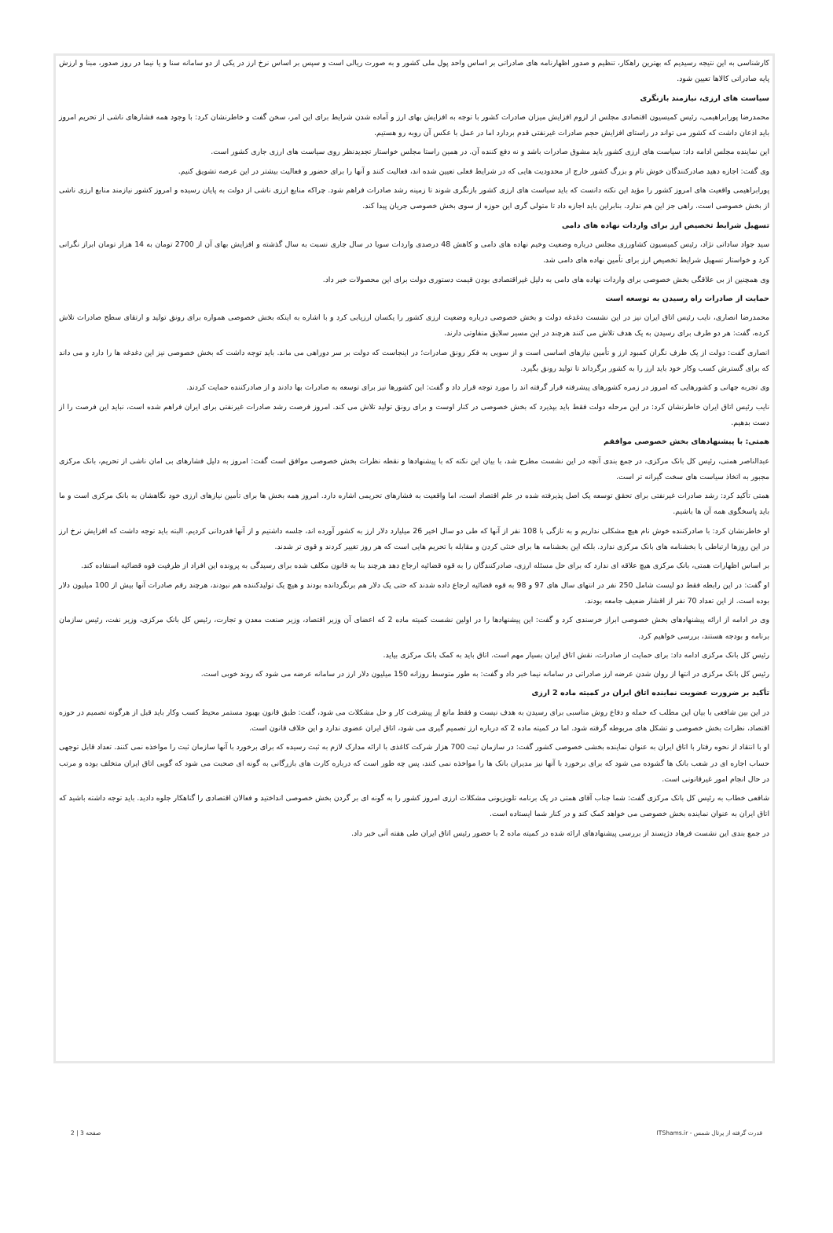کارشناسی به این نتیجه رسیدیم که بهترین راهکار، تنظیم و صدور اظهارنامه های صادراتی بر اساس واحد پول ملی کشور و به صورت ریالی است و سپس بر اساس نرخ ارز در یکی از دو سامانه سنا و یا نیما در روز صدور، مبنا و ارزش پایه صادراتی کالاها تعیین شود.
سیاست های ارزی، نیازمند بازنگری
محمدرضا پورابراهیمی، رئیس کمیسیون اقتصادی مجلس از لزوم افزایش میزان صادرات کشور با توجه به افزایش بهای ارز و آماده شدن شرایط برای این امر، سخن گفت و خاطرنشان کرد: با وجود همه فشارهای ناشی از تحریم امروز باید اذعان داشت که کشور می تواند در راستای افزایش حجم صادرات غیرنفتی قدم بردارد اما در عمل با عکس آن روبه رو هستیم.
این نماینده مجلس ادامه داد: سیاست های ارزی کشور باید مشوق صادرات باشد و نه دفع کننده آن. در همین راستا مجلس خواستار تجدیدنظر روی سیاست های ارزی جاری کشور است.
وی گفت: اجازه دهید صادرکنندگان خوش نام و بزرگ کشور خارج از محدودیت هایی که در شرایط فعلی تعیین شده اند، فعالیت کنند و آنها را برای حضور و فعالیت بیشتر در این عرصه تشویق کنیم.
پورابراهیمی واقعیت های امروز کشور را مؤید این نکته دانست که باید سیاست های ارزی کشور بازنگری شوند تا زمینه رشد صادرات فراهم شود. چراکه منابع ارزی ناشی از دولت به پایان رسیده و امروز کشور نیازمند منابع ارزی ناشی از بخش خصوصی است. راهی جز این هم ندارد. بنابراین باید اجازه داد تا متولی گری این حوزه از سوی بخش خصوصی جریان پیدا کند.
تسهیل شرایط تخصیص ارز برای واردات نهاده های دامی
سید جواد ساداتی نژاد، رئیس کمیسیون کشاورزی مجلس درباره وضعیت وخیم نهاده های دامی و کاهش 48 درصدی واردات سویا در سال جاری نسبت به سال گذشته و افزایش بهای آن از 2700 تومان به 14 هزار تومان ابراز نگرانی کرد و خواستار تسهیل شرایط تخصیص ارز برای تأمین نهاده های دامی شد.
وی همچنین از بی علاقگی بخش خصوصی برای واردات نهاده های دامی به دلیل غیراقتصادی بودن قیمت دستوری دولت برای این محصولات خبر داد.
حمایت از صادرات راه رسیدن به توسعه است
محمدرضا انصاری، نایب رئیس اتاق ایران نیز در این نشست دغدغه دولت و بخش خصوصی درباره وضعیت ارزی کشور را یکسان ارزیابی کرد و با اشاره به اینکه بخش خصوصی همواره برای رونق تولید و ارتقای سطح صادرات تلاش کرده، گفت: هر دو طرف برای رسیدن به یک هدف تلاش می کنند هرچند در این مسیر سلایق متفاوتی دارند.
انصاری گفت: دولت از یک طرف نگران کمبود ارز و تأمین نیازهای اساسی است و از سویی به فکر رونق صادرات؛ در اینجاست که دولت بر سر دوراهی می ماند. باید توجه داشت که بخش خصوصی نیز این دغدغه ها را دارد و می داند که برای گسترش کسب وکار خود باید ارز را به کشور برگرداند تا تولید رونق بگیرد.
وی تجربه جهانی و کشورهایی که امروز در زمره کشورهای پیشرفته قرار گرفته اند را مورد توجه قرار داد و گفت: این کشورها نیز برای توسعه به صادرات بها دادند و از صادرکننده حمایت کردند.
نایب رئیس اتاق ایران خاطرنشان کرد: در این مرحله دولت فقط باید بپذیرد که بخش خصوصی در کنار اوست و برای رونق تولید تلاش می کند. امروز فرصت رشد صادرات غیرنفتی برای ایران فراهم شده است، نباید این فرصت را از دست بدهیم.
همتی: با پیشنهادهای بخش خصوصی موافقم
عبدالناصر همتی، رئیس کل بانک مرکزی، در جمع بندی آنچه در این نشست مطرح شد، با بیان این نکته که با پیشنهادها و نقطه نظرات بخش خصوصی موافق است گفت: امروز به دلیل فشارهای بی امان ناشی از تحریم، بانک مرکزی مجبور به اتخاذ سیاست های سخت گیرانه تر است.
همتی تأکید کرد: رشد صادرات غیرنفتی برای تحقق توسعه یک اصل پذیرفته شده در علم اقتصاد است، اما واقعیت به فشارهای تحریمی اشاره دارد. امروز همه بخش ها برای تأمین نیازهای ارزی خود نگاهشان به بانک مرکزی است و ما باید پاسخگوی همه آن ها باشیم.
او خاطرنشان کرد: با صادرکننده خوش نام هیچ مشکلی نداریم و به تازگی با 108 نفر از آنها که طی دو سال اخیر 26 میلیارد دلار ارز به کشور آورده اند، جلسه داشتیم و از آنها قدردانی کردیم. البته باید توجه داشت که افزایش نرخ ارز در این روزها ارتباطی با بخشنامه های بانک مرکزی ندارد. بلکه این بخشنامه ها برای خنثی کردن و مقابله با تحریم هایی است که هر روز تغییر کردند و قوی تر شدند.
بر اساس اظهارات همتی، بانک مرکزی هیچ علاقه ای ندارد که برای حل مسئله ارزی، صادرکنندگان را به قوه قضائیه ارجاع دهد هرچند بنا به قانون مکلف شده برای رسیدگی به پرونده این افراد از ظرفیت قوه قضائیه استفاده کند.
او گفت: در این رابطه فقط دو لیست شامل 250 نفر در انتهای سال های 97 و 98 به قوه قضائیه ارجاع داده شدند که حتی یک دلار هم برنگردانده بودند و هیچ یک تولیدکننده هم نبودند، هرچند رقم صادرات آنها بیش از 100 میلیون دلار بوده است. از این تعداد 70 نفر از اقشار ضعیف جامعه بودند.
وی در ادامه از ارائه پیشنهادهای بخش خصوصی ابراز خرسندی کرد و گفت: این پیشنهادها را در اولین نشست کمیته ماده 2 که اعضای آن وزیر اقتصاد، وزیر صنعت معدن و تجارت، رئیس کل بانک مرکزی، وزیر نفت، رئیس سازمان برنامه و بودجه هستند، بررسی خواهیم کرد.
رئیس کل بانک مرکزی ادامه داد: برای حمایت از صادرات، نقش اتاق ایران بسیار مهم است. اتاق باید به کمک بانک مرکزی بیاید.
رئیس کل بانک مرکزی در انتها از روان شدن عرضه ارز صادراتی در سامانه نیما خبر داد و گفت: به طور متوسط روزانه 150 میلیون دلار ارز در سامانه عرضه می شود که روند خوبی است.
تأکید بر ضرورت عضویت نماینده اتاق ایران در کمیته ماده 2 ارزی
در این بین شافعی با بیان این مطلب که حمله و دفاع روش مناسبی برای رسیدن به هدف نیست و فقط مانع از پیشرفت کار و حل مشکلات می شود، گفت: طبق قانون بهبود مستمر محیط کسب وکار باید قبل از هرگونه تصمیم در حوزه اقتصاد، نظرات بخش خصوصی و تشکل های مربوطه گرفته شود. اما در کمیته ماده 2 که درباره ارز تصمیم گیری می شود، اتاق ایران عضوی ندارد و این خلاف قانون است.
او با انتقاد از نحوه رفتار با اتاق ایران به عنوان نماینده بخشی خصوصی کشور گفت: در سازمان ثبت 700 هزار شرکت کاغذی با ارائه مدارک لازم به ثبت رسیده که برای برخورد با آنها سازمان ثبت را مواخذه نمی کنند. تعداد قابل توجهی حساب اجاره ای در شعب بانک ها گشوده می شود که برای برخورد با آنها نیز مدیران بانک ها را مواخذه نمی کنند، پس چه طور است که درباره کارت های بازرگانی به گونه ای صحبت می شود که گویی اتاق ایران متخلف بوده و مرتب در حال انجام امور غیرقانونی است.
شافعی خطاب به رئیس کل بانک مرکزی گفت: شما جناب آقای همتی در یک برنامه تلویزیونی مشکلات ارزی امروز کشور را به گونه ای بر گردن بخش خصوصی انداختید و فعالان اقتصادی را گناهکار جلوه دادید. باید توجه داشته باشید که اتاق ایران به عنوان نماینده بخش خصوصی می خواهد کمک کند و در کنار شما ایستاده است.
در جمع بندی این نشست فرهاد دژپسند از بررسی پیشنهادهای ارائه شده در کمیته ماده 2 با حضور رئیس اتاق ایران طی هفته آتی خبر داد.
قدرت گرفته از پرتال شمس - ITShams.ir صفحه 3 | 2